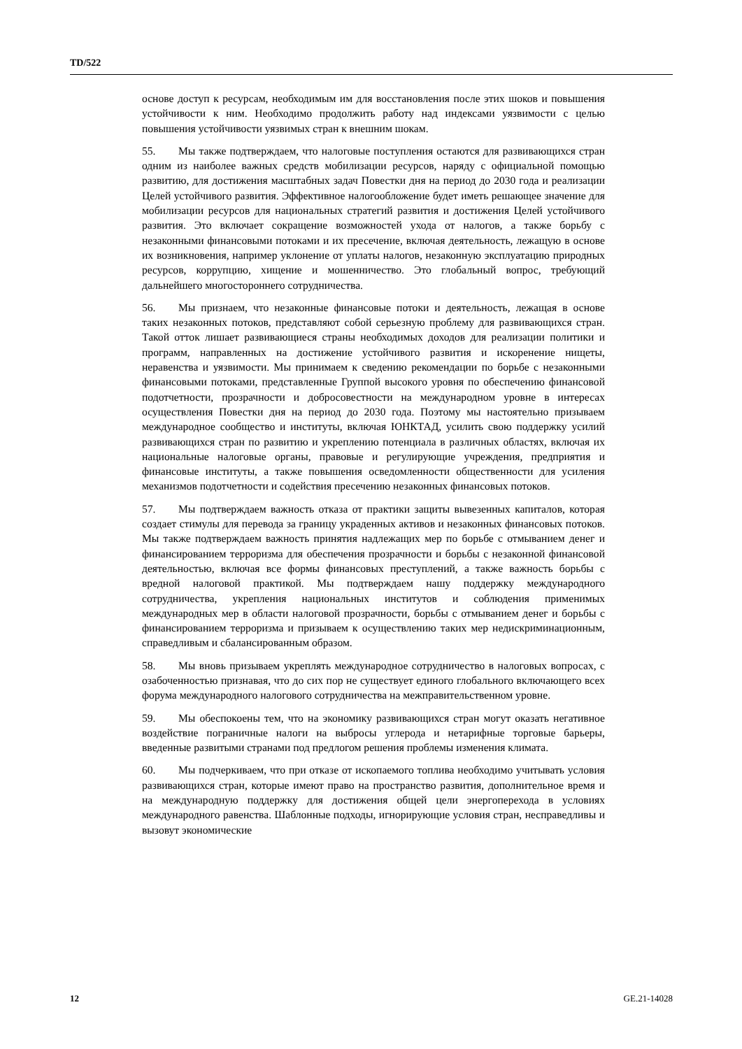TD/522
основе доступ к ресурсам, необходимым им для восстановления после этих шоков и повышения устойчивости к ним. Необходимо продолжить работу над индексами уязвимости с целью повышения устойчивости уязвимых стран к внешним шокам.
55. Мы также подтверждаем, что налоговые поступления остаются для развивающихся стран одним из наиболее важных средств мобилизации ресурсов, наряду с официальной помощью развитию, для достижения масштабных задач Повестки дня на период до 2030 года и реализации Целей устойчивого развития. Эффективное налогообложение будет иметь решающее значение для мобилизации ресурсов для национальных стратегий развития и достижения Целей устойчивого развития. Это включает сокращение возможностей ухода от налогов, а также борьбу с незаконными финансовыми потоками и их пресечение, включая деятельность, лежащую в основе их возникновения, например уклонение от уплаты налогов, незаконную эксплуатацию природных ресурсов, коррупцию, хищение и мошенничество. Это глобальный вопрос, требующий дальнейшего многостороннего сотрудничества.
56. Мы признаем, что незаконные финансовые потоки и деятельность, лежащая в основе таких незаконных потоков, представляют собой серьезную проблему для развивающихся стран. Такой отток лишает развивающиеся страны необходимых доходов для реализации политики и программ, направленных на достижение устойчивого развития и искоренение нищеты, неравенства и уязвимости. Мы принимаем к сведению рекомендации по борьбе с незаконными финансовыми потоками, представленные Группой высокого уровня по обеспечению финансовой подотчетности, прозрачности и добросовестности на международном уровне в интересах осуществления Повестки дня на период до 2030 года. Поэтому мы настоятельно призываем международное сообщество и институты, включая ЮНКТАД, усилить свою поддержку усилий развивающихся стран по развитию и укреплению потенциала в различных областях, включая их национальные налоговые органы, правовые и регулирующие учреждения, предприятия и финансовые институты, а также повышения осведомленности общественности для усиления механизмов подотчетности и содействия пресечению незаконных финансовых потоков.
57. Мы подтверждаем важность отказа от практики защиты вывезенных капиталов, которая создает стимулы для перевода за границу украденных активов и незаконных финансовых потоков. Мы также подтверждаем важность принятия надлежащих мер по борьбе с отмыванием денег и финансированием терроризма для обеспечения прозрачности и борьбы с незаконной финансовой деятельностью, включая все формы финансовых преступлений, а также важность борьбы с вредной налоговой практикой. Мы подтверждаем нашу поддержку международного сотрудничества, укрепления национальных институтов и соблюдения применимых международных мер в области налоговой прозрачности, борьбы с отмыванием денег и борьбы с финансированием терроризма и призываем к осуществлению таких мер недискриминационным, справедливым и сбалансированным образом.
58. Мы вновь призываем укреплять международное сотрудничество в налоговых вопросах, с озабоченностью признавая, что до сих пор не существует единого глобального включающего всех форума международного налогового сотрудничества на межправительственном уровне.
59. Мы обеспокоены тем, что на экономику развивающихся стран могут оказать негативное воздействие пограничные налоги на выбросы углерода и нетарифные торговые барьеры, введенные развитыми странами под предлогом решения проблемы изменения климата.
60. Мы подчеркиваем, что при отказе от ископаемого топлива необходимо учитывать условия развивающихся стран, которые имеют право на пространство развития, дополнительное время и на международную поддержку для достижения общей цели энергоперехода в условиях международного равенства. Шаблонные подходы, игнорирующие условия стран, несправедливы и вызовут экономические
12 GE.21-14028